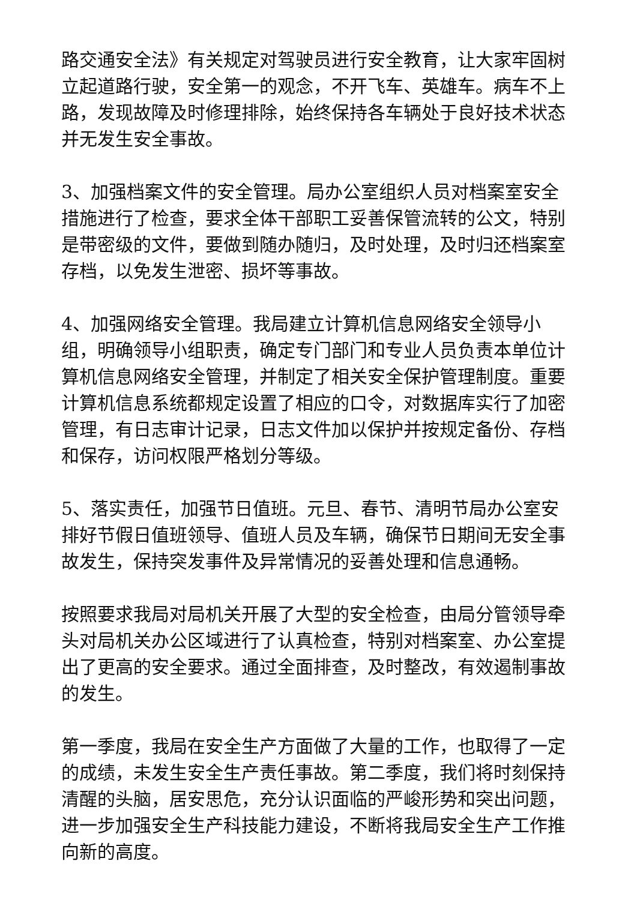路交通安全法》有关规定对驾驶员进行安全教育，让大家牢固树立起道路行驶，安全第一的观念，不开飞车、英雄车。病车不上路，发现故障及时修理排除，始终保持各车辆处于良好技术状态并无发生安全事故。
3、加强档案文件的安全管理。局办公室组织人员对档案室安全措施进行了检查，要求全体干部职工妥善保管流转的公文，特别是带密级的文件，要做到随办随归，及时处理，及时归还档案室存档，以免发生泄密、损坏等事故。
4、加强网络安全管理。我局建立计算机信息网络安全领导小组，明确领导小组职责，确定专门部门和专业人员负责本单位计算机信息网络安全管理，并制定了相关安全保护管理制度。重要计算机信息系统都规定设置了相应的口令，对数据库实行了加密管理，有日志审计记录，日志文件加以保护并按规定备份、存档和保存，访问权限严格划分等级。
5、落实责任，加强节日值班。元旦、春节、清明节局办公室安排好节假日值班领导、值班人员及车辆，确保节日期间无安全事故发生，保持突发事件及异常情况的妥善处理和信息通畅。
按照要求我局对局机关开展了大型的安全检查，由局分管领导牵头对局机关办公区域进行了认真检查，特别对档案室、办公室提出了更高的安全要求。通过全面排查，及时整改，有效遏制事故的发生。
第一季度，我局在安全生产方面做了大量的工作，也取得了一定的成绩，未发生安全生产责任事故。第二季度，我们将时刻保持清醒的头脑，居安思危，充分认识面临的严峻形势和突出问题，进一步加强安全生产科技能力建设，不断将我局安全生产工作推向新的高度。